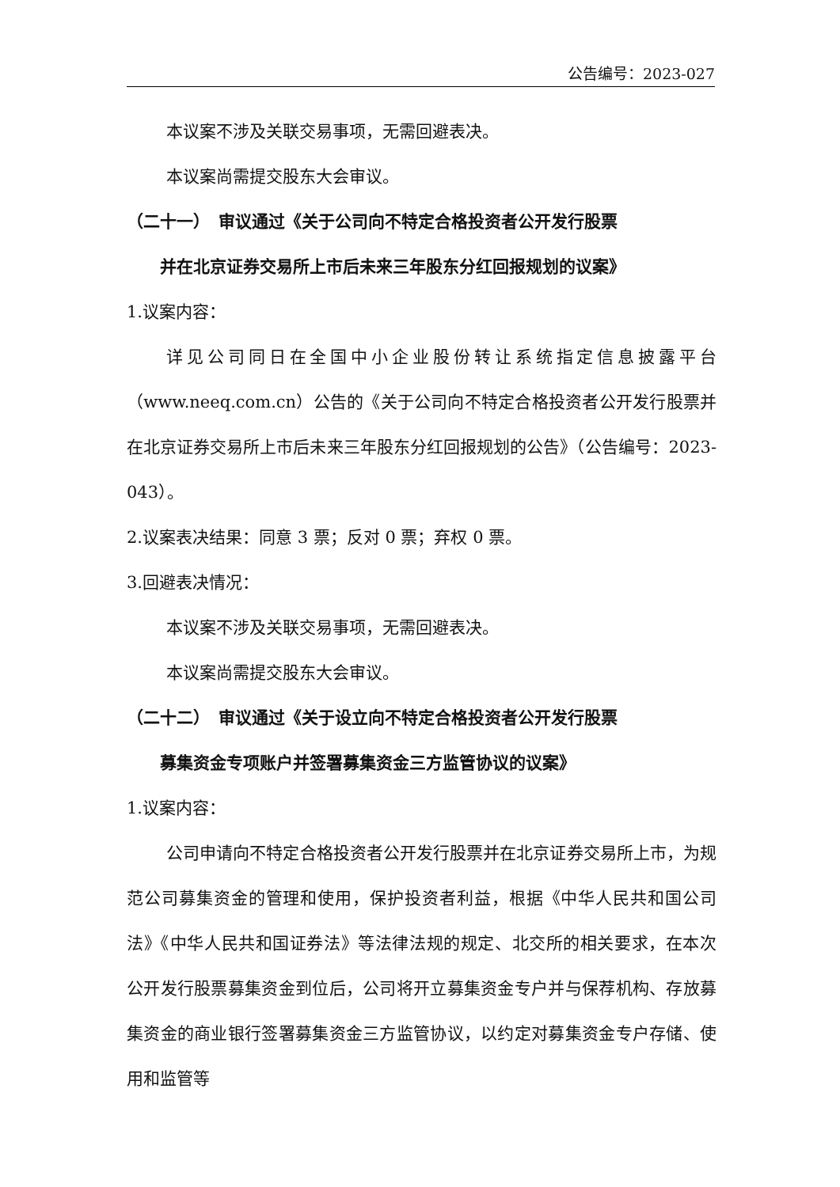公告编号：2023-027
本议案不涉及关联交易事项，无需回避表决。
本议案尚需提交股东大会审议。
（二十一）　审议通过《关于公司向不特定合格投资者公开发行股票
并在北京证券交易所上市后未来三年股东分红回报规划的议案》
1.议案内容：
详见公司同日在全国中小企业股份转让系统指定信息披露平台（www.neeq.com.cn）公告的《关于公司向不特定合格投资者公开发行股票并在北京证券交易所上市后未来三年股东分红回报规划的公告》（公告编号：2023-043）。
2.议案表决结果：同意 3 票；反对 0 票；弃权 0 票。
3.回避表决情况：
本议案不涉及关联交易事项，无需回避表决。
本议案尚需提交股东大会审议。
（二十二）　审议通过《关于设立向不特定合格投资者公开发行股票
募集资金专项账户并签署募集资金三方监管协议的议案》
1.议案内容：
公司申请向不特定合格投资者公开发行股票并在北京证券交易所上市，为规范公司募集资金的管理和使用，保护投资者利益，根据《中华人民共和国公司法》《中华人民共和国证券法》等法律法规的规定、北交所的相关要求，在本次公开发行股票募集资金到位后，公司将开立募集资金专户并与保荐机构、存放募集资金的商业银行签署募集资金三方监管协议，以约定对募集资金专户存储、使用和监管等